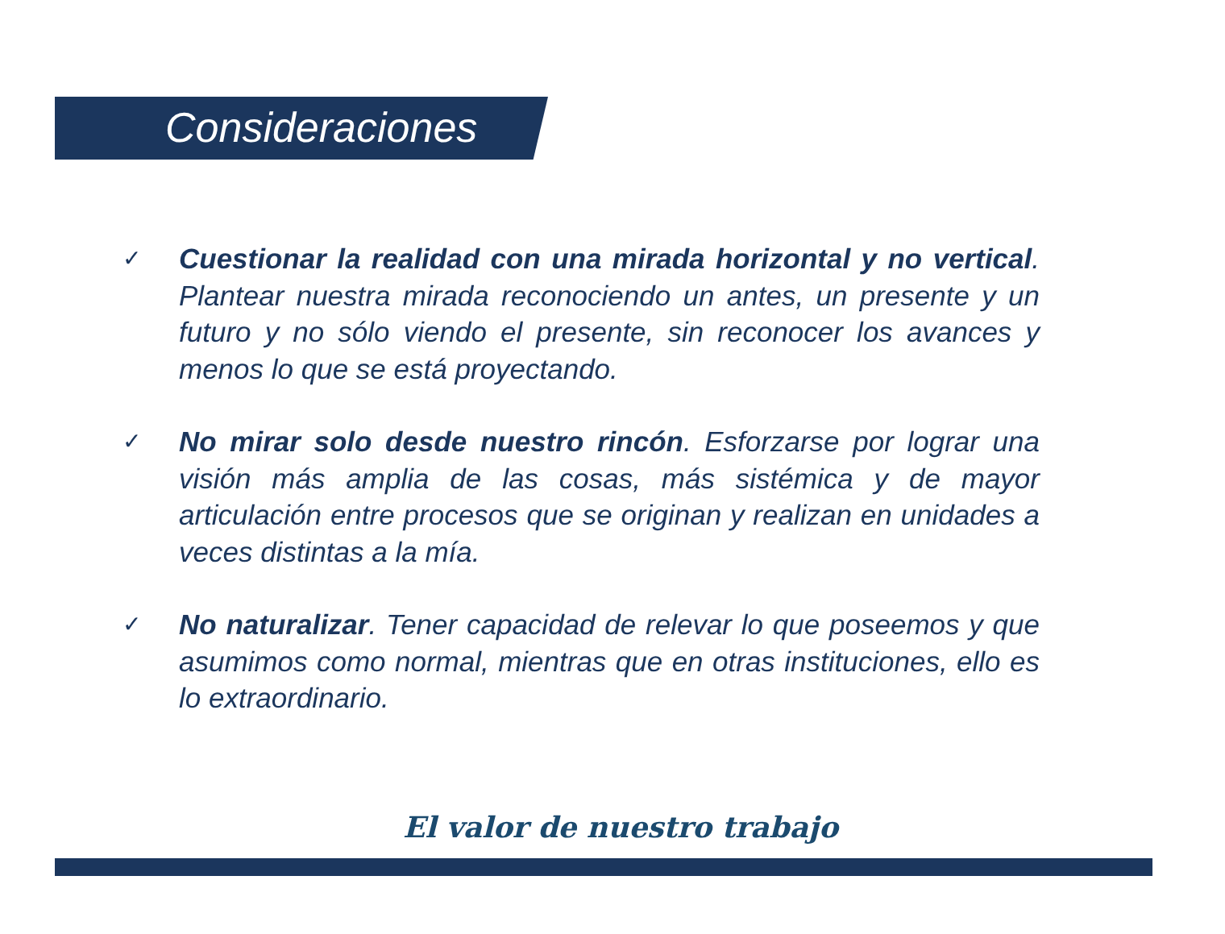Consideraciones
✓ Cuestionar la realidad con una mirada horizontal y no vertical. Plantear nuestra mirada reconociendo un antes, un presente y un futuro y no sólo viendo el presente, sin reconocer los avances y menos lo que se está proyectando.
✓ No mirar solo desde nuestro rincón. Esforzarse por lograr una visión más amplia de las cosas, más sistémica y de mayor articulación entre procesos que se originan y realizan en unidades a veces distintas a la mía.
✓ No naturalizar. Tener capacidad de relevar lo que poseemos y que asumimos como normal, mientras que en otras instituciones, ello es lo extraordinario.
El valor de nuestro trabajo